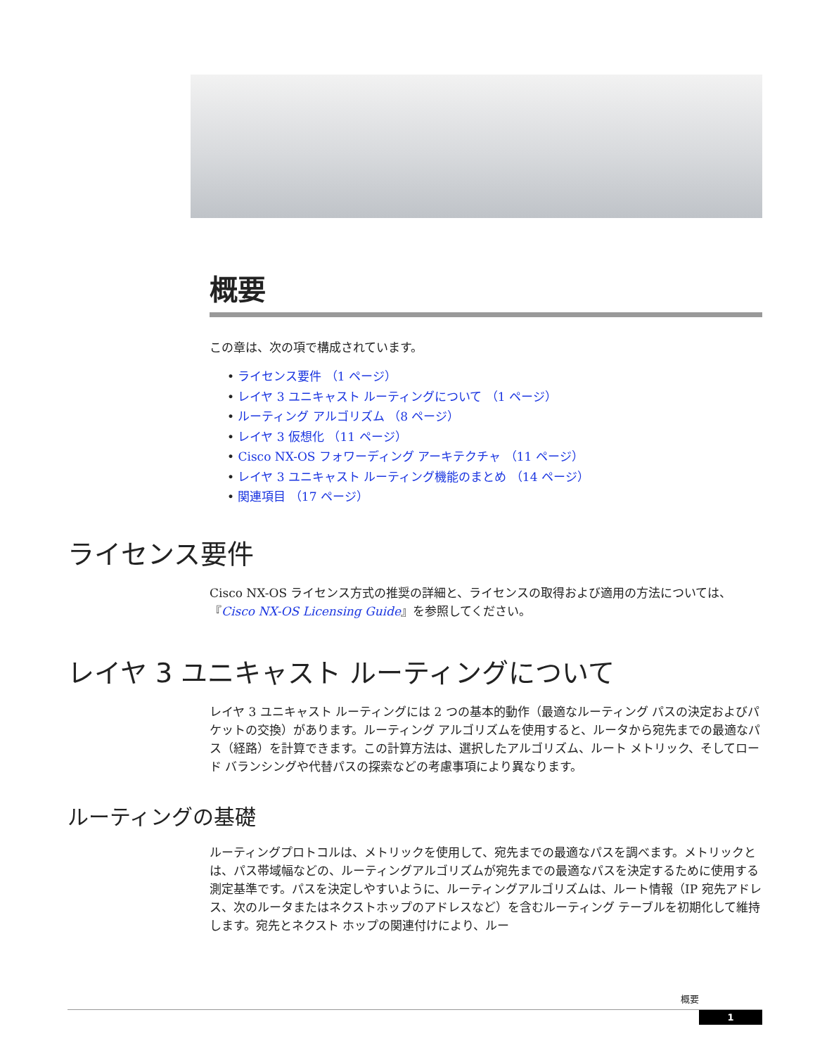概要
この章は、次の項で構成されています。
• ライセンス要件 （1 ページ）
• レイヤ 3 ユニキャスト ルーティングについて （1 ページ）
• ルーティング アルゴリズム （8 ページ）
• レイヤ 3 仮想化 （11 ページ）
• Cisco NX-OS フォワーディング アーキテクチャ （11 ページ）
• レイヤ 3 ユニキャスト ルーティング機能のまとめ （14 ページ）
• 関連項目 （17 ページ）
ライセンス要件
Cisco NX-OS ライセンス方式の推奨の詳細と、ライセンスの取得および適用の方法については、『Cisco NX-OS Licensing Guide』を参照してください。
レイヤ 3 ユニキャスト ルーティングについて
レイヤ 3 ユニキャスト ルーティングには 2 つの基本的動作（最適なルーティング パスの決定およびパケットの交換）があります。ルーティング アルゴリズムを使用すると、ルータから宛先までの最適なパス（経路）を計算できます。この計算方法は、選択したアルゴリズム、ルート メトリック、そしてロード バランシングや代替パスの探索などの考慮事項により異なります。
ルーティングの基礎
ルーティングプロトコルは、メトリックを使用して、宛先までの最適なパスを調べます。メトリックとは、パス帯域幅などの、ルーティングアルゴリズムが宛先までの最適なパスを決定するために使用する測定基準です。パスを決定しやすいように、ルーティングアルゴリズムは、ルート情報（IP 宛先アドレス、次のルータまたはネクストホップのアドレスなど）を含むルーティング テーブルを初期化して維持します。宛先とネクスト ホップの関連付けにより、ルー
概要
1